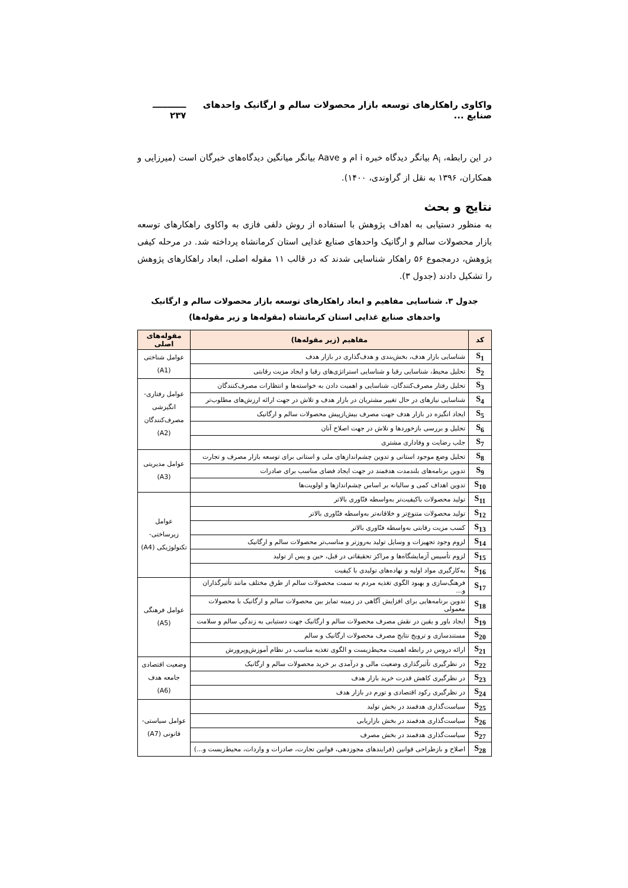واکاوی راهکارهای توسعه بازار محصولات سالم و ارگانیک واحدهای صنایع ... ـــــــــــ ۲۳۷
در این رابطه، A<sub>i</sub> بیانگر دیدگاه خبره i ام و Aave بیانگر میانگین دیدگاه‌های خبرگان است (میرزایی و همکاران، ۱۳۹۶ به نقل از گراوندی، ۱۴۰۰).
نتایج و بحث
به منظور دستیابی به اهداف پژوهش با استفاده از روش دلفی فازی به واکاوی راهکارهای توسعه بازار محصولات سالم و ارگانیک واحدهای صنایع غذایی استان کرمانشاه پرداخته شد. در مرحله کیفی پژوهش، درمجموع ۵۶ راهکار شناسایی شدند که در قالب ۱۱ مقوله اصلی، ابعاد راهکارهای پژوهش را تشکیل دادند (جدول ۳).
جدول ۳. شناسایی مفاهیم و ابعاد راهکارهای توسعه بازار محصولات سالم و ارگانیک واحدهای صنایع غذایی استان کرمانشاه (مقوله‌ها و زیر مقوله‌ها)
| کد | مفاهیم (زیر مقوله‌ها) | مقوله‌های اصلی |
| --- | --- | --- |
| S<sub>1</sub> | شناسایی بازار هدف، بخش‌بندی و هدف‌گذاری در بازار هدف | عوامل شناختی (A1) |
| S<sub>2</sub> | تحلیل محیط، شناسایی رقبا و شناسایی استراتژی‌های رقبا و ایجاد مزیت رقابتی | |
| S<sub>3</sub> | تحلیل رفتار مصرف‌کنندگان، شناسایی و اهمیت دادن به خواسته‌ها و انتظارات مصرف‌کنندگان | عوامل رفتاری- انگیزشی مصرف‌کنندگان (A2) |
| S<sub>4</sub> | شناسایی نیازهای در حال تغییر مشتریان در بازار هدف و تلاش در جهت ارائه ارزش‌های مطلوب‌تر | |
| S<sub>5</sub> | ایجاد انگیزه در بازار هدف جهت مصرف بیش‌ازپیش محصولات سالم و ارگانیک | |
| S<sub>6</sub> | تحلیل و بررسی بازخوردها و تلاش در جهت اصلاح آنان | |
| S<sub>7</sub> | جلب رضایت و وفاداری مشتری | |
| S<sub>8</sub> | تحلیل وضع موجود استانی و تدوین چشم‌اندازهای ملی و استانی برای توسعه بازار مصرف و تجارت | عوامل مدیریتی (A3) |
| S<sub>9</sub> | تدوین برنامه‌های بلندمدت هدفمند در جهت ایجاد فضای مناسب برای صادرات | |
| S<sub>10</sub> | تدوین اهداف کمی و سالیانه بر اساس چشم‌اندازها و اولویت‌ها | |
| S<sub>11</sub> | تولید محصولات باکیفیت‌تر به‌واسطه فنّاوری بالاتر | عوامل زیرساختی- تکنولوژیکی (A4) |
| S<sub>12</sub> | تولید محصولات متنوع‌تر و خلاقانه‌تر به‌واسطه فنّاوری بالاتر | |
| S<sub>13</sub> | کسب مزیت رقابتی به‌واسطه فنّاوری بالاتر | |
| S<sub>14</sub> | لزوم وجود تجهیزات و وسایل تولید به‌روزتر و مناسب‌تر محصولات سالم و ارگانیک | |
| S<sub>15</sub> | لزوم تأسیس آزمایشگاه‌ها و مراکز تحقیقاتی در قبل، حین و پس از تولید | |
| S<sub>16</sub> | به‌کارگیری مواد اولیه و نهاده‌های تولیدی با کیفیت | |
| S<sub>17</sub> | فرهنگ‌سازی و بهبود الگوی تغذیه مردم به سمت محصولات سالم از طرق مختلف مانند تأثیرگذاران و... | عوامل فرهنگی (A5) |
| S<sub>18</sub> | تدوین برنامه‌هایی برای افزایش آگاهی در زمینه تمایز بین محصولات سالم و ارگانیک با محصولات معمولی | |
| S<sub>19</sub> | ایجاد باور و یقین در نقش مصرف محصولات سالم و ارگانیک جهت دستیابی به زندگی سالم و سلامت | |
| S<sub>20</sub> | مستندسازی و ترویج نتایج مصرف محصولات ارگانیک و سالم | |
| S<sub>21</sub> | ارائه دروس در رابطه اهمیت محیط‌زیست و الگوی تغذیه مناسب در نظام آموزش‌وپرورش | |
| S<sub>22</sub> | در نظرگیری تأثیرگذاری وضعیت مالی و درآمدی بر خرید محصولات سالم و ارگانیک | وضعیت اقتصادی جامعه هدف (A6) |
| S<sub>23</sub> | در نظرگیری کاهش قدرت خرید بازار هدف | |
| S<sub>24</sub> | در نظرگیری رکود اقتصادی و تورم در بازار هدف | |
| S<sub>25</sub> | سیاست‌گذاری هدفمند در بخش تولید | عوامل سیاستی- قانونی (A7) |
| S<sub>26</sub> | سیاست‌گذاری هدفمند در بخش بازاریابی | |
| S<sub>27</sub> | سیاست‌گذاری هدفمند در بخش مصرف | |
| S<sub>28</sub> | اصلاح و بازطراحی قوانین (فرایندهای مجوزدهی، قوانین تجارت، صادرات و واردات، محیط‌زیست و...) | |